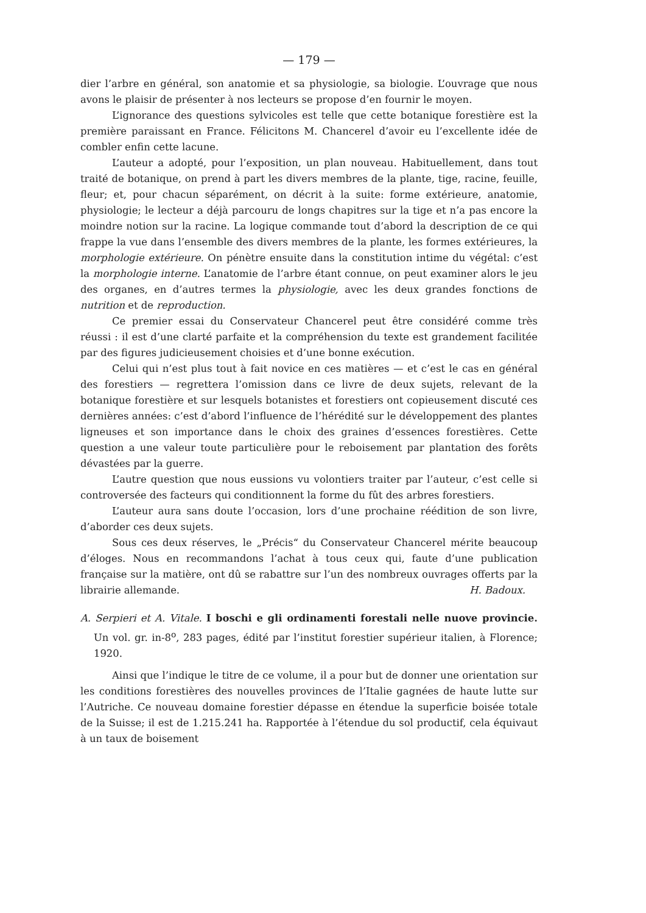— 179 —
dier l’arbre en général, son anatomie et sa physiologie, sa biologie. L’ouvrage que nous avons le plaisir de présenter à nos lecteurs se propose d’en fournir le moyen.
L’ignorance des questions sylvicoles est telle que cette botanique forestière est la première paraissant en France. Félicitons M. Chancerel d’avoir eu l’excellente idée de combler enfin cette lacune.
L’auteur a adopté, pour l’exposition, un plan nouveau. Habituellement, dans tout traité de botanique, on prend à part les divers membres de la plante, tige, racine, feuille, fleur; et, pour chacun séparément, on décrit à la suite: forme extérieure, anatomie, physiologie; le lecteur a déjà parcouru de longs chapitres sur la tige et n’a pas encore la moindre notion sur la racine. La logique commande tout d’abord la description de ce qui frappe la vue dans l’ensemble des divers membres de la plante, les formes extérieures, la morphologie extérieure. On pénètre ensuite dans la constitution intime du végétal: c’est la morphologie interne. L’anatomie de l’arbre étant connue, on peut examiner alors le jeu des organes, en d’autres termes la physiologie, avec les deux grandes fonctions de nutrition et de reproduction.
Ce premier essai du Conservateur Chancerel peut être considéré comme très réussi : il est d’une clarté parfaite et la compréhension du texte est grandement facilitée par des figures judicieusement choisies et d’une bonne exécution.
Celui qui n’est plus tout à fait novice en ces matières — et c’est le cas en général des forestiers — regrettera l’omission dans ce livre de deux sujets, relevant de la botanique forestière et sur lesquels botanistes et forestiers ont copieusement discuté ces dernières années: c’est d’abord l’influence de l’hérédité sur le développement des plantes ligneuses et son importance dans le choix des graines d’essences forestières. Cette question a une valeur toute particulière pour le reboisement par plantation des forêts dévastées par la guerre.
L’autre question que nous eussions vu volontiers traiter par l’auteur, c’est celle si controversée des facteurs qui conditionnent la forme du fût des arbres forestiers.
L’auteur aura sans doute l’occasion, lors d’une prochaine réédition de son livre, d’aborder ces deux sujets.
Sous ces deux réserves, le „Précis“ du Conservateur Chancerel mérite beaucoup d’éloges. Nous en recommandons l’achat à tous ceux qui, faute d’une publication française sur la matière, ont dû se rabattre sur l’un des nombreux ouvrages offerts par la librairie allemande. H. Badoux.
A. Serpieri et A. Vitale. I boschi e gli ordinamenti forestali nelle nuove provincie. Un vol. gr. in-8<sup>o</sup>, 283 pages, édité par l’institut forestier supérieur italien, à Florence; 1920.
Ainsi que l’indique le titre de ce volume, il a pour but de donner une orientation sur les conditions forestières des nouvelles provinces de l’Italie gagnées de haute lutte sur l’Autriche. Ce nouveau domaine forestier dépasse en étendue la superficie boisée totale de la Suisse; il est de 1.215.241 ha. Rapportée à l’étendue du sol productif, cela équivaut à un taux de boisement